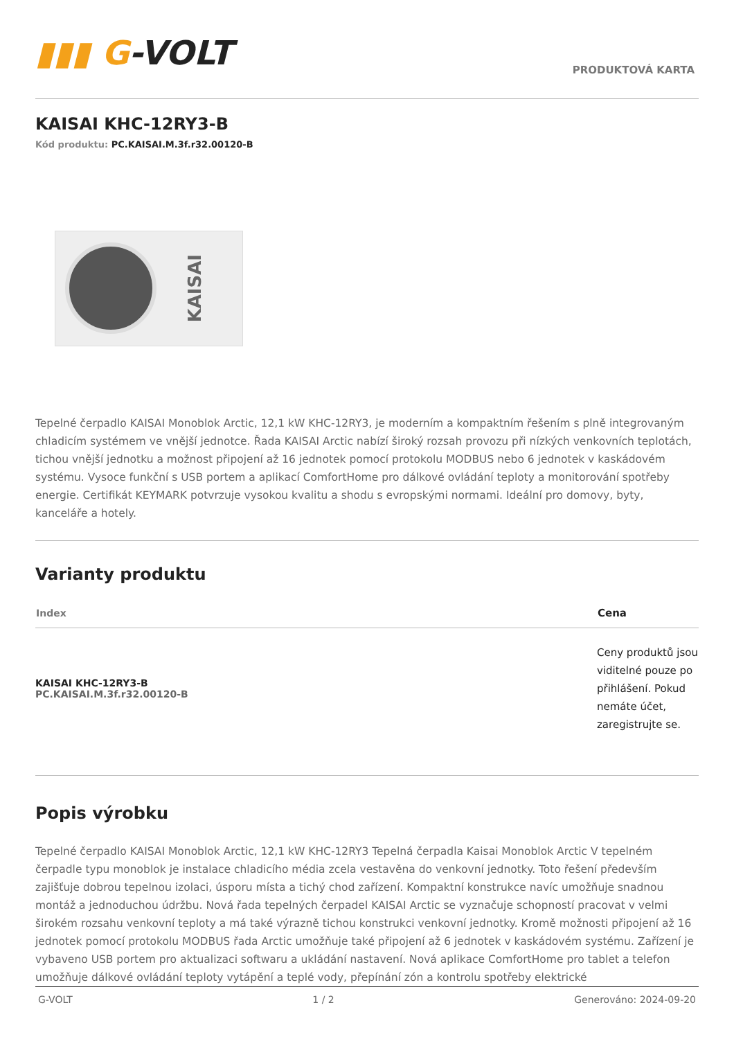▮▮▮ G-VOLT
PRODUKTOVÁ KARTA
KAISAI KHC-12RY3-B
Kód produktu: PC.KAISAI.M.3f.r32.00120-B
KAISAI
Tepelné čerpadlo KAISAI Monoblok Arctic, 12,1 kW KHC-12RY3, je moderním a kompaktním řešením s plně integrovaným chladicím systémem ve vnější jednotce. Řada KAISAI Arctic nabízí široký rozsah provozu při nízkých venkovních teplotách, tichou vnější jednotku a možnost připojení až 16 jednotek pomocí protokolu MODBUS nebo 6 jednotek v kaskádovém systému. Vysoce funkční s USB portem a aplikací ComfortHome pro dálkové ovládání teploty a monitorování spotřeby energie. Certifikát KEYMARK potvrzuje vysokou kvalitu a shodu s evropskými normami. Ideální pro domovy, byty, kanceláře a hotely.
Varianty produktu
| Index | Cena |
| --- | --- |
| KAISAI KHC-12RY3-B PC.KAISAI.M.3f.r32.00120-B | Ceny produktů jsou viditelné pouze po přihlášení. Pokud nemáte účet, zaregistrujte se. |
Popis výrobku
Tepelné čerpadlo KAISAI Monoblok Arctic, 12,1 kW KHC-12RY3 Tepelná čerpadla Kaisai Monoblok Arctic V tepelném čerpadle typu monoblok je instalace chladicího média zcela vestavěna do venkovní jednotky. Toto řešení především zajišťuje dobrou tepelnou izolaci, úsporu místa a tichý chod zařízení. Kompaktní konstrukce navíc umožňuje snadnou montáž a jednoduchou údržbu. Nová řada tepelných čerpadel KAISAI Arctic se vyznačuje schopností pracovat v velmi širokém rozsahu venkovní teploty a má také výrazně tichou konstrukci venkovní jednotky. Kromě možnosti připojení až 16 jednotek pomocí protokolu MODBUS řada Arctic umožňuje také připojení až 6 jednotek v kaskádovém systému. Zařízení je vybaveno USB portem pro aktualizaci softwaru a ukládání nastavení. Nová aplikace ComfortHome pro tablet a telefon umožňuje dálkové ovládání teploty vytápění a teplé vody, přepínání zón a kontrolu spotřeby elektrické
G-VOLT 1 / 2 Generováno: 2024-09-20